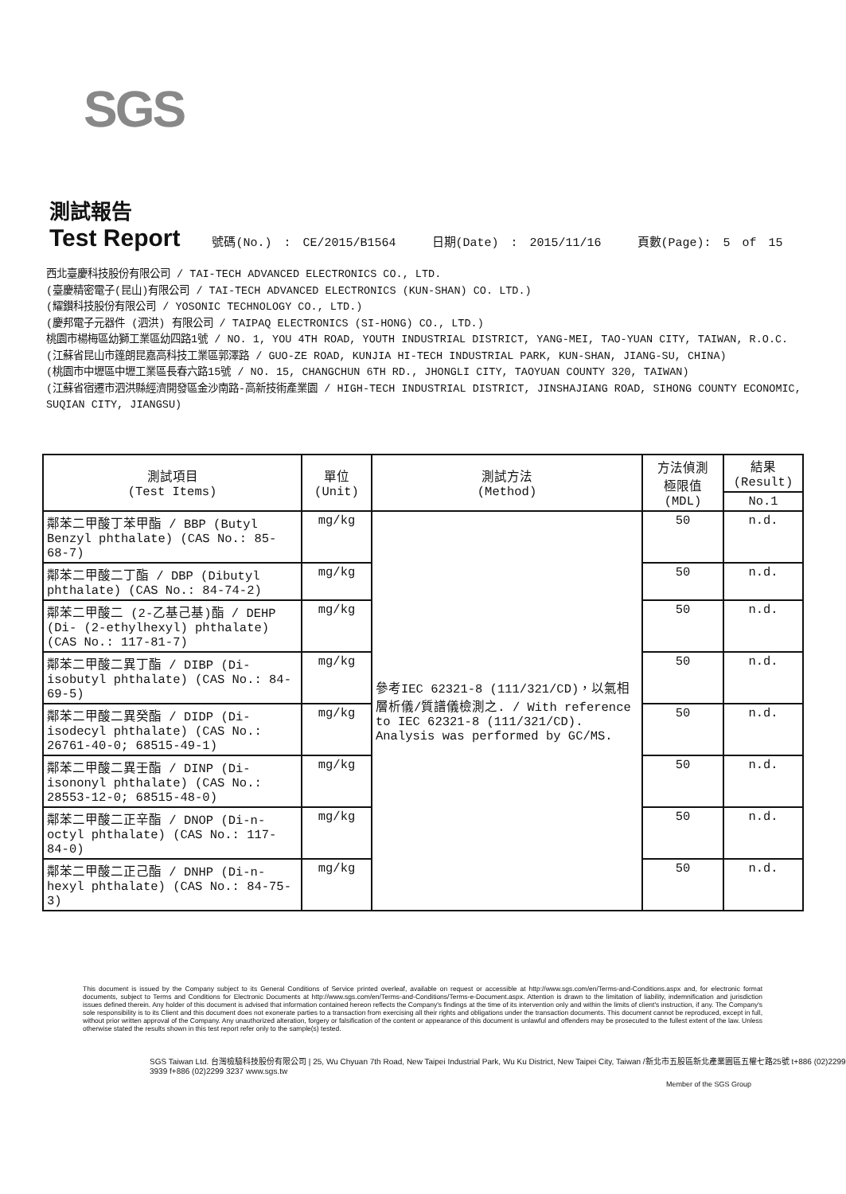SGS
測試報告
Test Report
號碼(No.) : CE/2015/B1564 日期(Date) : 2015/11/16 頁數(Page): 5 of 15
西北臺慶科技股份有限公司 / TAI-TECH ADVANCED ELECTRONICS CO., LTD.
(臺慶精密電子(昆山)有限公司 / TAI-TECH ADVANCED ELECTRONICS (KUN-SHAN) CO. LTD.)
(耀鑚科技股份有限公司 / YOSONIC TECHNOLOGY CO., LTD.)
(慶邦電子元器件 (泗洪) 有限公司 / TAIPAQ ELECTRONICS (SI-HONG) CO., LTD.)
桃園市楊梅區幼獅工業區幼四路1號 / NO. 1, YOU 4TH ROAD, YOUTH INDUSTRIAL DISTRICT, YANG-MEI, TAO-YUAN CITY, TAIWAN, R.O.C.
(江蘇省昆山市篷朗昆嘉高科技工業區郭澤路 / GUO-ZE ROAD, KUNJIA HI-TECH INDUSTRIAL PARK, KUN-SHAN, JIANG-SU, CHINA)
(桃園市中壢區中壢工業區長春六路15號 / NO. 15, CHANGCHUN 6TH RD., JHONGLI CITY, TAOYUAN COUNTY 320, TAIWAN)
(江蘇省宿遷市泗洪縣經濟開發區金沙南路-高新技術產業園 / HIGH-TECH INDUSTRIAL DISTRICT, JINSHAJIANG ROAD, SIHONG COUNTY ECONOMIC, SUQIAN CITY, JIANGSU)
| 測試項目 (Test Items) | 單位 (Unit) | 測試方法 (Method) | 方法偵測 極限值 (MDL) | 結果 (Result) |
| --- | --- | --- | --- | --- |
| | | | | No.1 |
| 鄰苯二甲酸丁苯甲酯 / BBP (Butyl Benzyl phthalate) (CAS No.: 85-68-7) | mg/kg | 參考IEC 62321-8 (111/321/CD)，以氣相層析儀/質譜儀檢測之. / With reference to IEC 62321-8 (111/321/CD). Analysis was performed by GC/MS. | 50 | n.d. |
| 鄰苯二甲酸二丁酯 / DBP (Dibutyl phthalate) (CAS No.: 84-74-2) | mg/kg | | 50 | n.d. |
| 鄰苯二甲酸二 (2-乙基己基)酯 / DEHP (Di- (2-ethylhexyl) phthalate) (CAS No.: 117-81-7) | mg/kg | | 50 | n.d. |
| 鄰苯二甲酸二異丁酯 / DIBP (Di-isobutyl phthalate) (CAS No.: 84-69-5) | mg/kg | | 50 | n.d. |
| 鄰苯二甲酸二異癸酯 / DIDP (Di-isodecyl phthalate) (CAS No.: 26761-40-0; 68515-49-1) | mg/kg | | 50 | n.d. |
| 鄰苯二甲酸二異壬酯 / DINP (Di-isononyl phthalate) (CAS No.: 28553-12-0; 68515-48-0) | mg/kg | | 50 | n.d. |
| 鄰苯二甲酸二正辛酯 / DNOP (Di-n-octyl phthalate) (CAS No.: 117-84-0) | mg/kg | | 50 | n.d. |
| 鄰苯二甲酸二正己酯 / DNHP (Di-n-hexyl phthalate) (CAS No.: 84-75-3) | mg/kg | | 50 | n.d. |
This document is issued by the Company subject to its General Conditions of Service printed overleaf, available on request or accessible at http://www.sgs.com/en/Terms-and-Conditions.aspx and, for electronic format documents, subject to Terms and Conditions for Electronic Documents at http://www.sgs.com/en/Terms-and-Conditions/Terms-e-Document.aspx. Attention is drawn to the limitation of liability, indemnification and jurisdiction issues defined therein. Any holder of this document is advised that information contained hereon reflects the Company's findings at the time of its intervention only and within the limits of client's instruction, if any. The Company's sole responsibility is to its Client and this document does not exonerate parties to a transaction from exercising all their rights and obligations under the transaction documents. This document cannot be reproduced, except in full, without prior written approval of the Company. Any unauthorized alteration, forgery or falsification of the content or appearance of this document is unlawful and offenders may be prosecuted to the fullest extent of the law. Unless otherwise stated the results shown in this test report refer only to the sample(s) tested.
SGS Taiwan Ltd. 台灣檢驗科技股份有限公司 | 25, Wu Chyuan 7th Road, New Taipei Industrial Park, Wu Ku District, New Taipei City, Taiwan /新北市五股區新北產業園區五權七路25號 t+886 (02)2299 3939 f+886 (02)2299 3237 www.sgs.tw
Member of the SGS Group